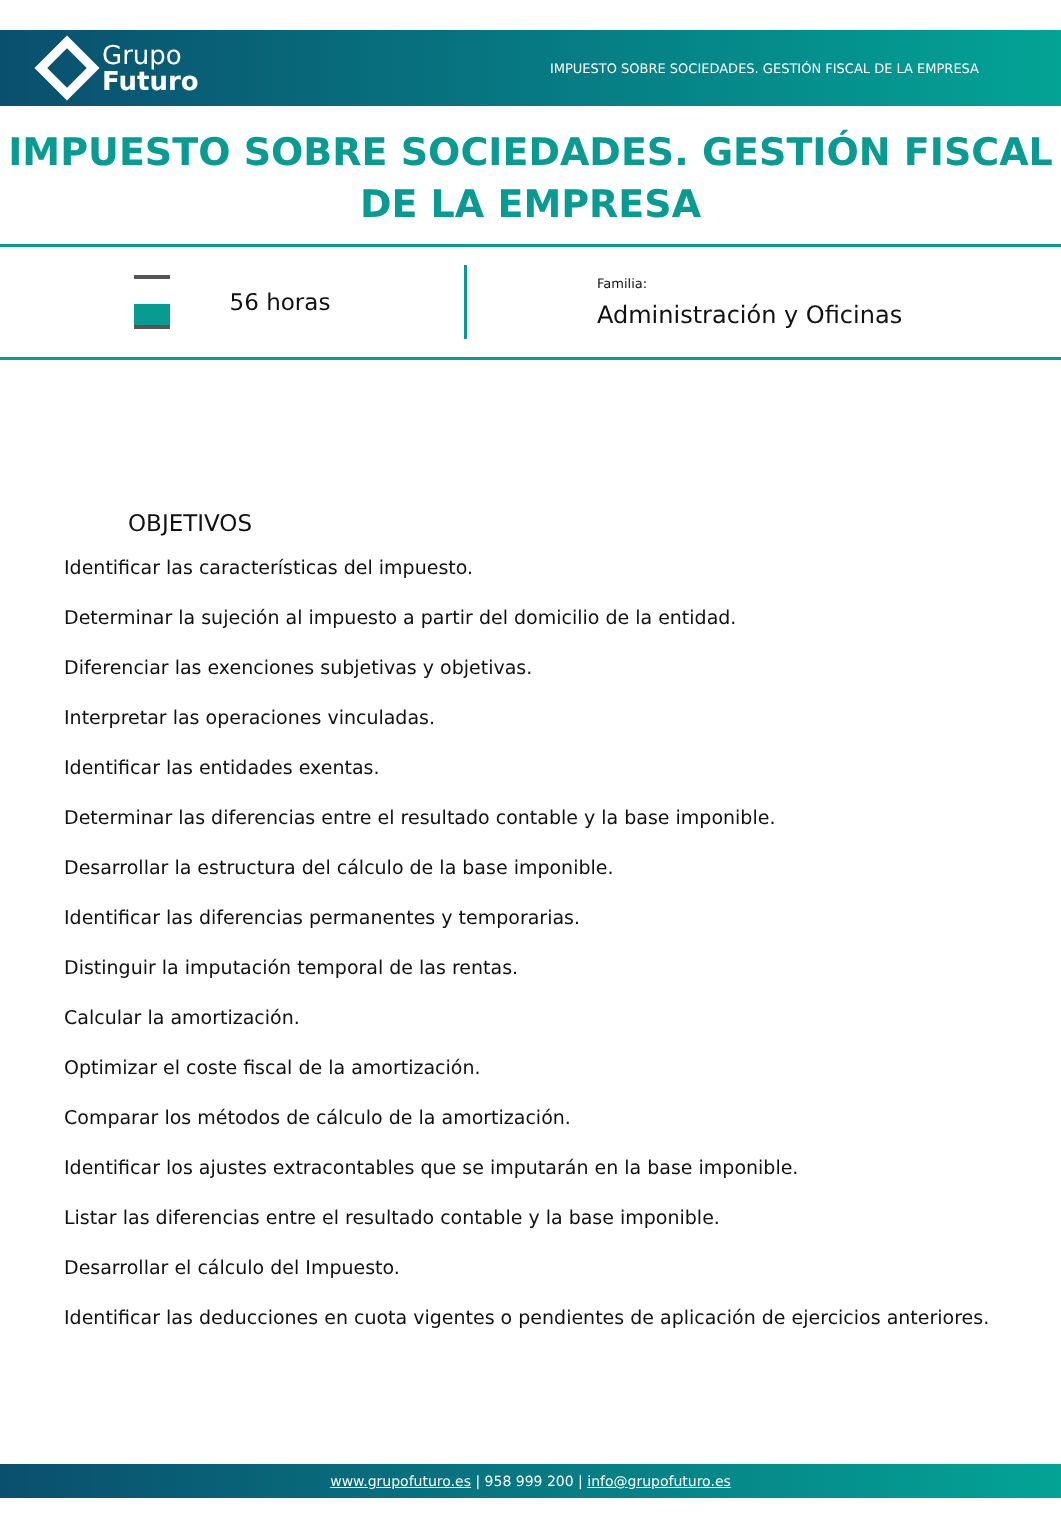Grupo
Futuro
IMPUESTO SOBRE SOCIEDADES. GESTIÓN FISCAL DE LA EMPRESA
IMPUESTO SOBRE SOCIEDADES. GESTIÓN FISCAL DE LA EMPRESA
56 horas
Familia:
Administración y Oficinas
OBJETIVOS
Identificar las características del impuesto.
Determinar la sujeción al impuesto a partir del domicilio de la entidad.
Diferenciar las exenciones subjetivas y objetivas.
Interpretar las operaciones vinculadas.
Identificar las entidades exentas.
Determinar las diferencias entre el resultado contable y la base imponible.
Desarrollar la estructura del cálculo de la base imponible.
Identificar las diferencias permanentes y temporarias.
Distinguir la imputación temporal de las rentas.
Calcular la amortización.
Optimizar el coste fiscal de la amortización.
Comparar los métodos de cálculo de la amortización.
Identificar los ajustes extracontables que se imputarán en la base imponible.
Listar las diferencias entre el resultado contable y la base imponible.
Desarrollar el cálculo del Impuesto.
Identificar las deducciones en cuota vigentes o pendientes de aplicación de ejercicios anteriores.
www.grupofuturo.es | 958 999 200 | info@grupofuturo.es